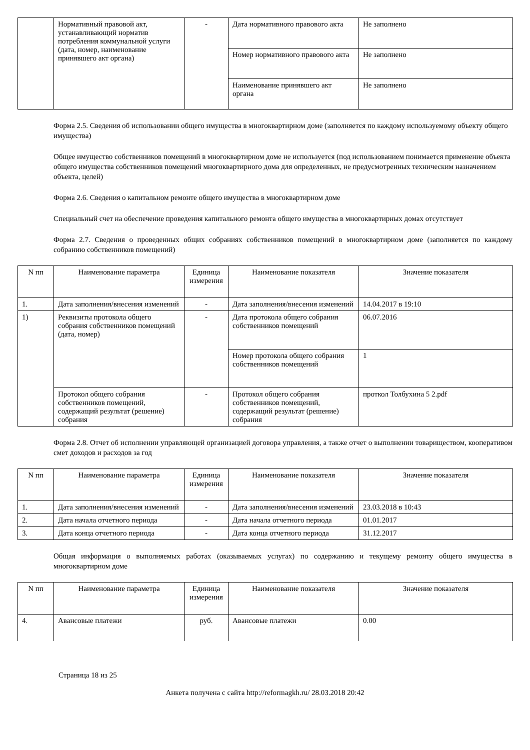| | Нормативный правовой акт, устанавливающий норматив потребления коммунальной услуги (дата, номер, наименование принявшего акт органа) | - | Дата нормативного правового акта | Не заполнено |
| | | | Номер нормативного правового акта | Не заполнено |
| | | | Наименование принявшего акт органа | Не заполнено |
Форма 2.5. Сведения об использовании общего имущества в многоквартирном доме (заполняется по каждому используемому объекту общего имущества)
Общее имущество собственников помещений в многоквартирном доме не используется (под использованием понимается применение объекта общего имущества собственников помещений многоквартирного дома для определенных, не предусмотренных техническим назначением объекта, целей)
Форма 2.6. Сведения о капитальном ремонте общего имущества в многоквартирном доме
Специальный счет на обеспечение проведения капитального ремонта общего имущества в многоквартирных домах отсутствует
Форма 2.7. Сведения о проведенных общих собраниях собственников помещений в многоквартирном доме (заполняется по каждому собранию собственников помещений)
| N пп | Наименование параметра | Единица измерения | Наименование показателя | Значение показателя |
| --- | --- | --- | --- | --- |
| 1. | Дата заполнения/внесения изменений | - | Дата заполнения/внесения изменений | 14.04.2017 в 19:10 |
| 1) | Реквизиты протокола общего собрания собственников помещений (дата, номер) | - | Дата протокола общего собрания собственников помещений | 06.07.2016 |
| | | | Номер протокола общего собрания собственников помещений | 1 |
| | Протокол общего собрания собственников помещений, содержащий результат (решение) собрания | - | Протокол общего собрания собственников помещений, содержащий результат (решение) собрания | проткол Толбухина 5 2.pdf |
Форма 2.8. Отчет об исполнении управляющей организацией договора управления, а также отчет о выполнении товариществом, кооперативом смет доходов и расходов за год
| N пп | Наименование параметра | Единица измерения | Наименование показателя | Значение показателя |
| --- | --- | --- | --- | --- |
| 1. | Дата заполнения/внесения изменений | - | Дата заполнения/внесения изменений | 23.03.2018 в 10:43 |
| 2. | Дата начала отчетного периода | - | Дата начала отчетного периода | 01.01.2017 |
| 3. | Дата конца отчетного периода | - | Дата конца отчетного периода | 31.12.2017 |
Общая информация о выполняемых работах (оказываемых услугах) по содержанию и текущему ремонту общего имущества в многоквартирном доме
| N пп | Наименование параметра | Единица измерения | Наименование показателя | Значение показателя |
| --- | --- | --- | --- | --- |
| 4. | Авансовые платежи | руб. | Авансовые платежи | 0.00 |
Страница 18 из 25
Анкета получена с сайта http://reformagkh.ru/ 28.03.2018 20:42